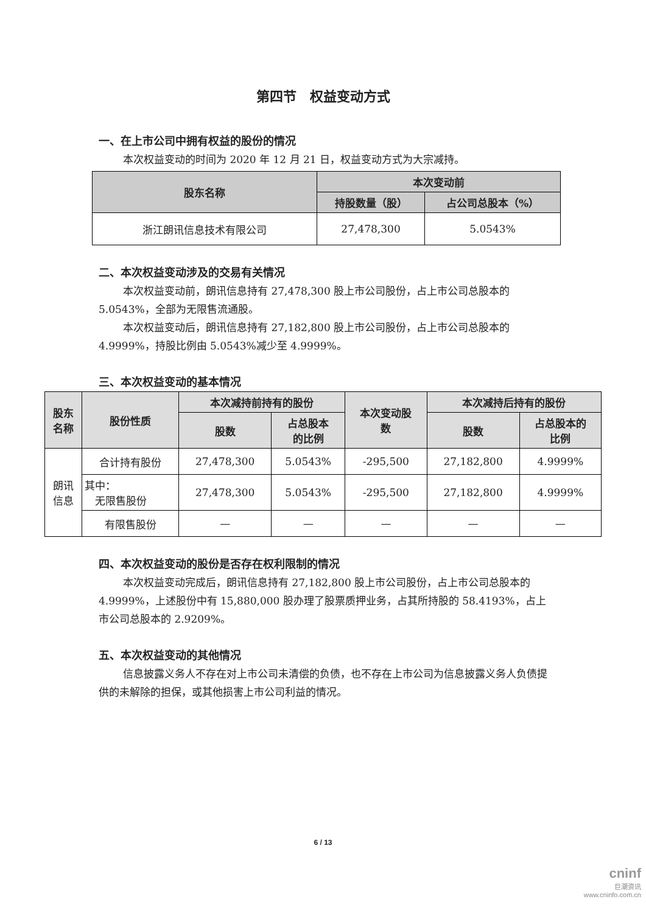第四节　权益变动方式
一、在上市公司中拥有权益的股份的情况
本次权益变动的时间为 2020 年 12 月 21 日，权益变动方式为大宗减持。
| 股东名称 | 本次变动前 | |
| --- | --- | --- |
| | 持股数量（股） | 占公司总股本（%） |
| 浙江朗讯信息技术有限公司 | 27,478,300 | 5.0543% |
二、本次权益变动涉及的交易有关情况
本次权益变动前，朗讯信息持有 27,478,300 股上市公司股份，占上市公司总股本的 5.0543%，全部为无限售流通股。
本次权益变动后，朗讯信息持有 27,182,800 股上市公司股份，占上市公司总股本的 4.9999%，持股比例由 5.0543%减少至 4.9999%。
三、本次权益变动的基本情况
| 股东 名称 | 股份性质 | 本次减持前持有的股份 | | 本次变动股 数 | 本次减持后持有的股份 | |
| --- | --- | --- | --- | --- | --- | --- |
| | | 股数 | 占总股本 的比例 | | 股数 | 占总股本的 比例 |
| 朗讯 信息 | 合计持有股份 | 27,478,300 | 5.0543% | -295,500 | 27,182,800 | 4.9999% |
| | 其中： 无限售股份 | 27,478,300 | 5.0543% | -295,500 | 27,182,800 | 4.9999% |
| | 有限售股份 | — | — | — | — | — |
四、本次权益变动的股份是否存在权利限制的情况
本次权益变动完成后，朗讯信息持有 27,182,800 股上市公司股份，占上市公司总股本的 4.9999%，上述股份中有 15,880,000 股办理了股票质押业务，占其所持股的 58.4193%，占上市公司总股本的 2.9209%。
五、本次权益变动的其他情况
信息披露义务人不存在对上市公司未清偿的负债，也不存在上市公司为信息披露义务人负债提供的未解除的担保，或其他损害上市公司利益的情况。
6 / 13
cninf
巨潮资讯
www.cninfo.com.cn